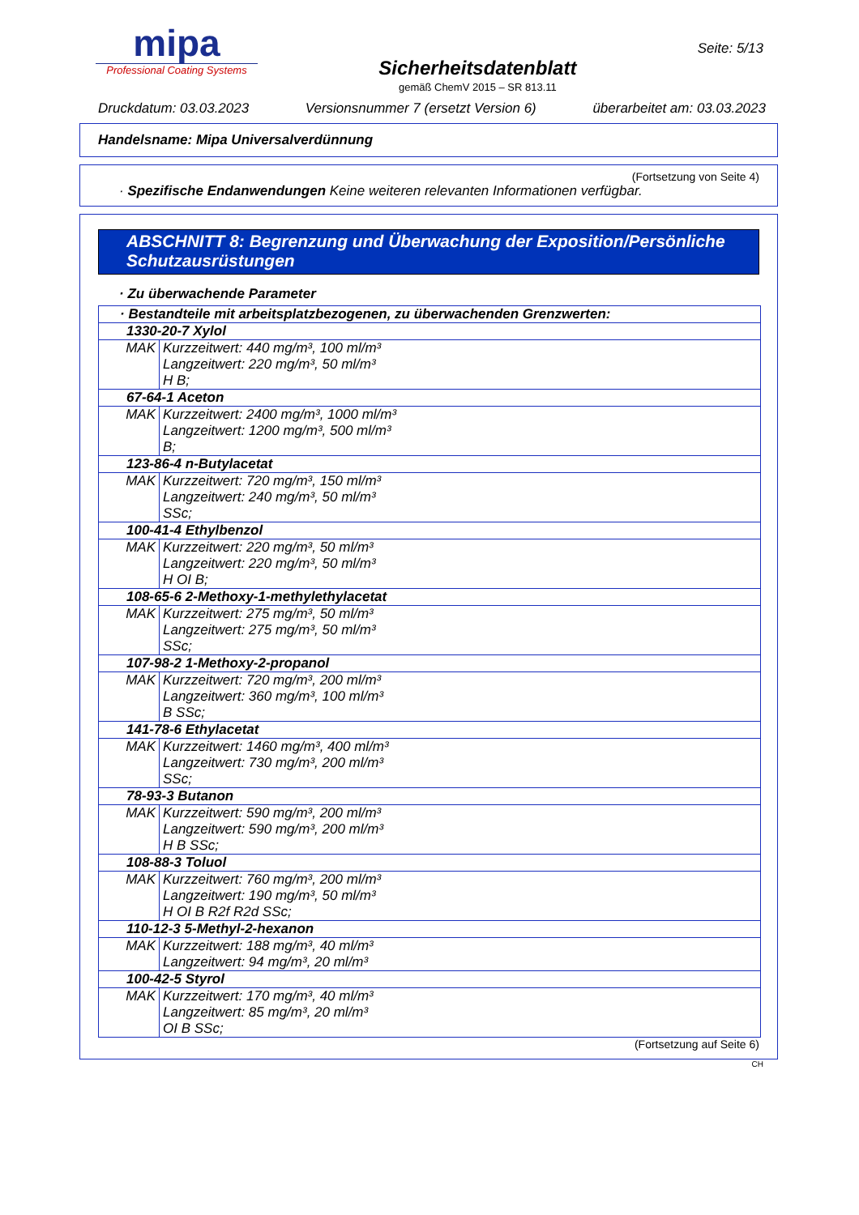mipa
Professional Coating Systems
Sicherheitsdatenblatt
gemäß ChemV 2015 – SR 813.11
Seite: 5/13
Druckdatum: 03.03.2023 Versionsnummer 7 (ersetzt Version 6) überarbeitet am: 03.03.2023
Handelsname: Mipa Universalverdünnung
(Fortsetzung von Seite 4)
· Spezifische Endanwendungen Keine weiteren relevanten Informationen verfügbar.
ABSCHNITT 8: Begrenzung und Überwachung der Exposition/Persönliche Schutzausrüstungen
· Zu überwachende Parameter
| · Bestandteile mit arbeitsplatzbezogenen, zu überwachenden Grenzwerten: | |
| 1330-20-7 Xylol | |
| MAK | Kurzzeitwert: 440 mg/m³, 100 ml/m³ Langzeitwert: 220 mg/m³, 50 ml/m³ H B; |
| 67-64-1 Aceton | |
| MAK | Kurzzeitwert: 2400 mg/m³, 1000 ml/m³ Langzeitwert: 1200 mg/m³, 500 ml/m³ B; |
| 123-86-4 n-Butylacetat | |
| MAK | Kurzzeitwert: 720 mg/m³, 150 ml/m³ Langzeitwert: 240 mg/m³, 50 ml/m³ SSc; |
| 100-41-4 Ethylbenzol | |
| MAK | Kurzzeitwert: 220 mg/m³, 50 ml/m³ Langzeitwert: 220 mg/m³, 50 ml/m³ H OI B; |
| 108-65-6 2-Methoxy-1-methylethylacetat | |
| MAK | Kurzzeitwert: 275 mg/m³, 50 ml/m³ Langzeitwert: 275 mg/m³, 50 ml/m³ SSc; |
| 107-98-2 1-Methoxy-2-propanol | |
| MAK | Kurzzeitwert: 720 mg/m³, 200 ml/m³ Langzeitwert: 360 mg/m³, 100 ml/m³ B SSc; |
| 141-78-6 Ethylacetat | |
| MAK | Kurzzeitwert: 1460 mg/m³, 400 ml/m³ Langzeitwert: 730 mg/m³, 200 ml/m³ SSc; |
| 78-93-3 Butanon | |
| MAK | Kurzzeitwert: 590 mg/m³, 200 ml/m³ Langzeitwert: 590 mg/m³, 200 ml/m³ H B SSc; |
| 108-88-3 Toluol | |
| MAK | Kurzzeitwert: 760 mg/m³, 200 ml/m³ Langzeitwert: 190 mg/m³, 50 ml/m³ H OI B R2f R2d SSc; |
| 110-12-3 5-Methyl-2-hexanon | |
| MAK | Kurzzeitwert: 188 mg/m³, 40 ml/m³ Langzeitwert: 94 mg/m³, 20 ml/m³ |
| 100-42-5 Styrol | |
| MAK | Kurzzeitwert: 170 mg/m³, 40 ml/m³ Langzeitwert: 85 mg/m³, 20 ml/m³ OI B SSc; |
(Fortsetzung auf Seite 6)
CH